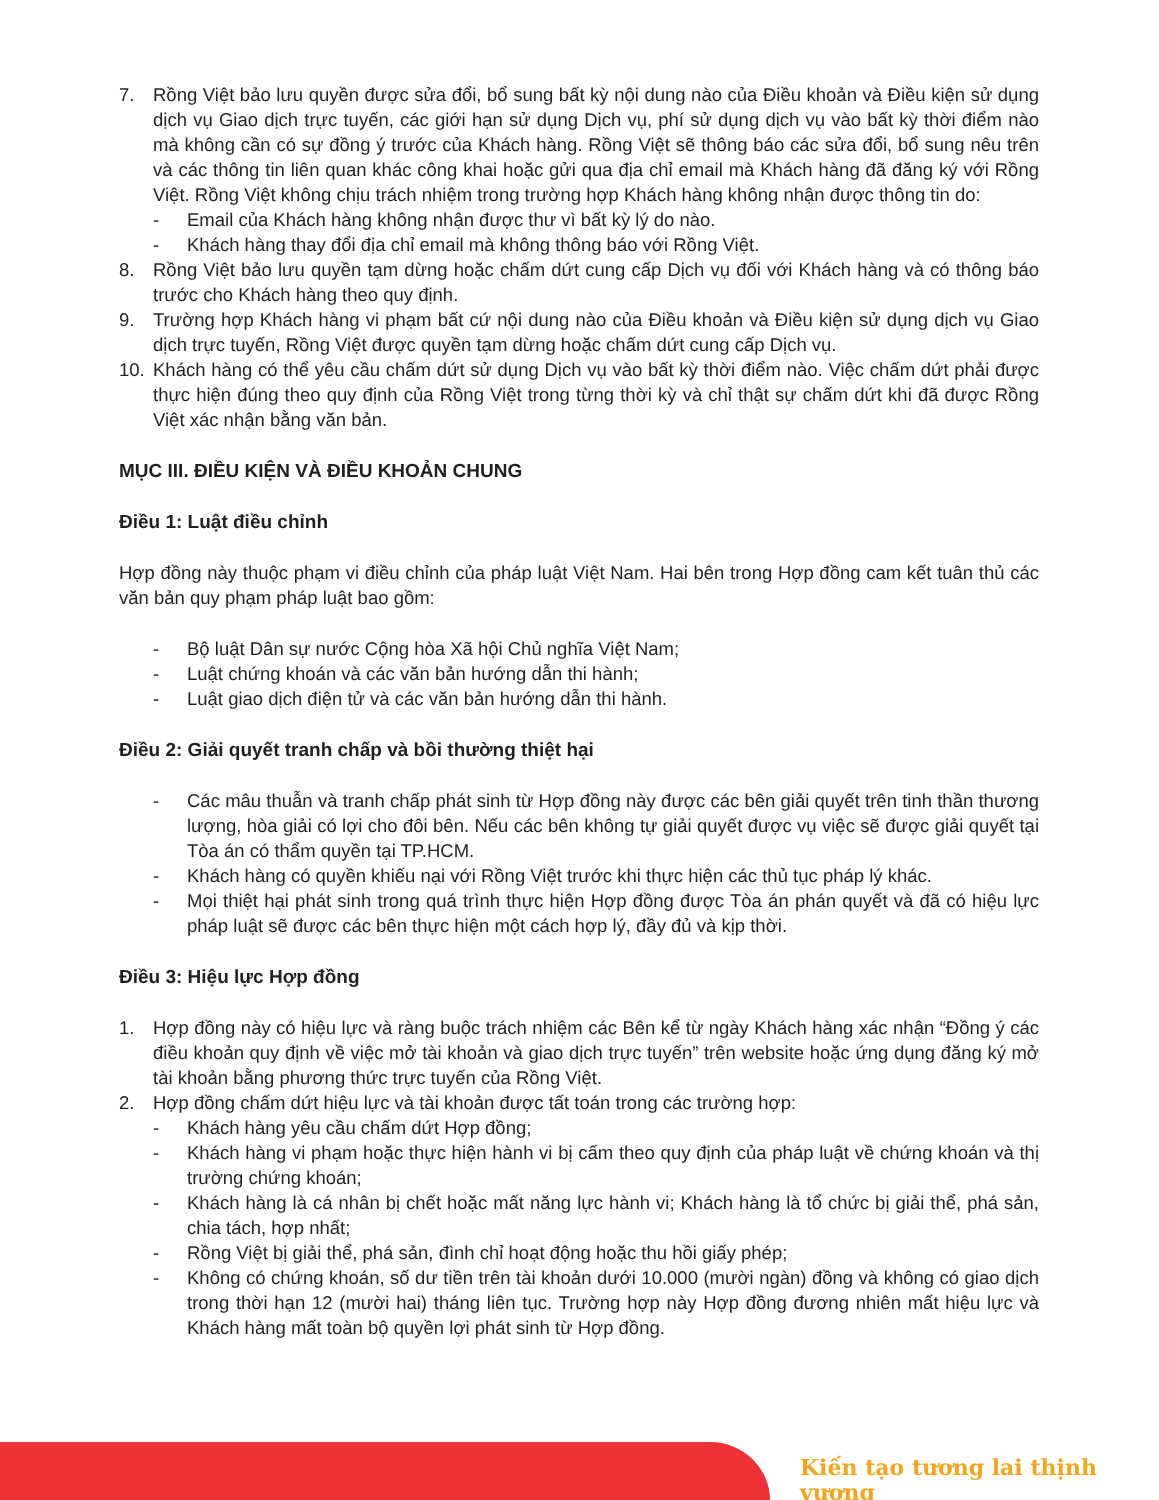7. Rồng Việt bảo lưu quyền được sửa đổi, bổ sung bất kỳ nội dung nào của Điều khoản và Điều kiện sử dụng dịch vụ Giao dịch trực tuyến, các giới hạn sử dụng Dịch vụ, phí sử dụng dịch vụ vào bất kỳ thời điểm nào mà không cần có sự đồng ý trước của Khách hàng. Rồng Việt sẽ thông báo các sửa đổi, bổ sung nêu trên và các thông tin liên quan khác công khai hoặc gửi qua địa chỉ email mà Khách hàng đã đăng ký với Rồng Việt. Rồng Việt không chịu trách nhiệm trong trường hợp Khách hàng không nhận được thông tin do:
- Email của Khách hàng không nhận được thư vì bất kỳ lý do nào.
- Khách hàng thay đổi địa chỉ email mà không thông báo với Rồng Việt.
8. Rồng Việt bảo lưu quyền tạm dừng hoặc chấm dứt cung cấp Dịch vụ đối với Khách hàng và có thông báo trước cho Khách hàng theo quy định.
9. Trường hợp Khách hàng vi phạm bất cứ nội dung nào của Điều khoản và Điều kiện sử dụng dịch vụ Giao dịch trực tuyến, Rồng Việt được quyền tạm dừng hoặc chấm dứt cung cấp Dịch vụ.
10. Khách hàng có thể yêu cầu chấm dứt sử dụng Dịch vụ vào bất kỳ thời điểm nào. Việc chấm dứt phải được thực hiện đúng theo quy định của Rồng Việt trong từng thời kỳ và chỉ thật sự chấm dứt khi đã được Rồng Việt xác nhận bằng văn bản.
MỤC III. ĐIỀU KIỆN VÀ ĐIỀU KHOẢN CHUNG
Điều 1: Luật điều chỉnh
Hợp đồng này thuộc phạm vi điều chỉnh của pháp luật Việt Nam. Hai bên trong Hợp đồng cam kết tuân thủ các văn bản quy phạm pháp luật bao gồm:
- Bộ luật Dân sự nước Cộng hòa Xã hội Chủ nghĩa Việt Nam;
- Luật chứng khoán và các văn bản hướng dẫn thi hành;
- Luật giao dịch điện tử và các văn bản hướng dẫn thi hành.
Điều 2: Giải quyết tranh chấp và bồi thường thiệt hại
- Các mâu thuẫn và tranh chấp phát sinh từ Hợp đồng này được các bên giải quyết trên tinh thần thương lượng, hòa giải có lợi cho đôi bên. Nếu các bên không tự giải quyết được vụ việc sẽ được giải quyết tại Tòa án có thẩm quyền tại TP.HCM.
- Khách hàng có quyền khiếu nại với Rồng Việt trước khi thực hiện các thủ tục pháp lý khác.
- Mọi thiệt hại phát sinh trong quá trình thực hiện Hợp đồng được Tòa án phán quyết và đã có hiệu lực pháp luật sẽ được các bên thực hiện một cách hợp lý, đầy đủ và kịp thời.
Điều 3: Hiệu lực Hợp đồng
1. Hợp đồng này có hiệu lực và ràng buộc trách nhiệm các Bên kể từ ngày Khách hàng xác nhận “Đồng ý các điều khoản quy định về việc mở tài khoản và giao dịch trực tuyến” trên website hoặc ứng dụng đăng ký mở tài khoản bằng phương thức trực tuyến của Rồng Việt.
2. Hợp đồng chấm dứt hiệu lực và tài khoản được tất toán trong các trường hợp:
- Khách hàng yêu cầu chấm dứt Hợp đồng;
- Khách hàng vi phạm hoặc thực hiện hành vi bị cấm theo quy định của pháp luật về chứng khoán và thị trường chứng khoán;
- Khách hàng là cá nhân bị chết hoặc mất năng lực hành vi; Khách hàng là tổ chức bị giải thể, phá sản, chia tách, hợp nhất;
- Rồng Việt bị giải thể, phá sản, đình chỉ hoạt động hoặc thu hồi giấy phép;
- Không có chứng khoán, số dư tiền trên tài khoản dưới 10.000 (mười ngàn) đồng và không có giao dịch trong thời hạn 12 (mười hai) tháng liên tục. Trường hợp này Hợp đồng đương nhiên mất hiệu lực và Khách hàng mất toàn bộ quyền lợi phát sinh từ Hợp đồng.
Kiến tạo tương lai thịnh vượng